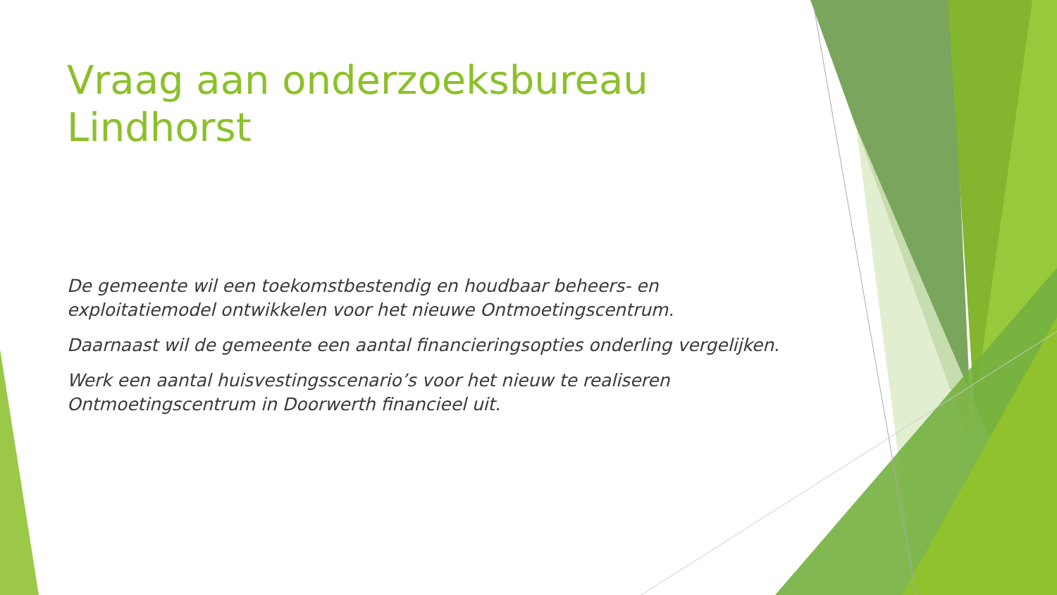Vraag aan onderzoeksbureau Lindhorst
De gemeente wil een toekomstbestendig en houdbaar beheers- en exploitatiemodel ontwikkelen voor het nieuwe Ontmoetingscentrum.
Daarnaast wil de gemeente een aantal financieringsopties onderling vergelijken.
Werk een aantal huisvestingsscenario’s voor het nieuw te realiseren Ontmoetingscentrum in Doorwerth financieel uit.